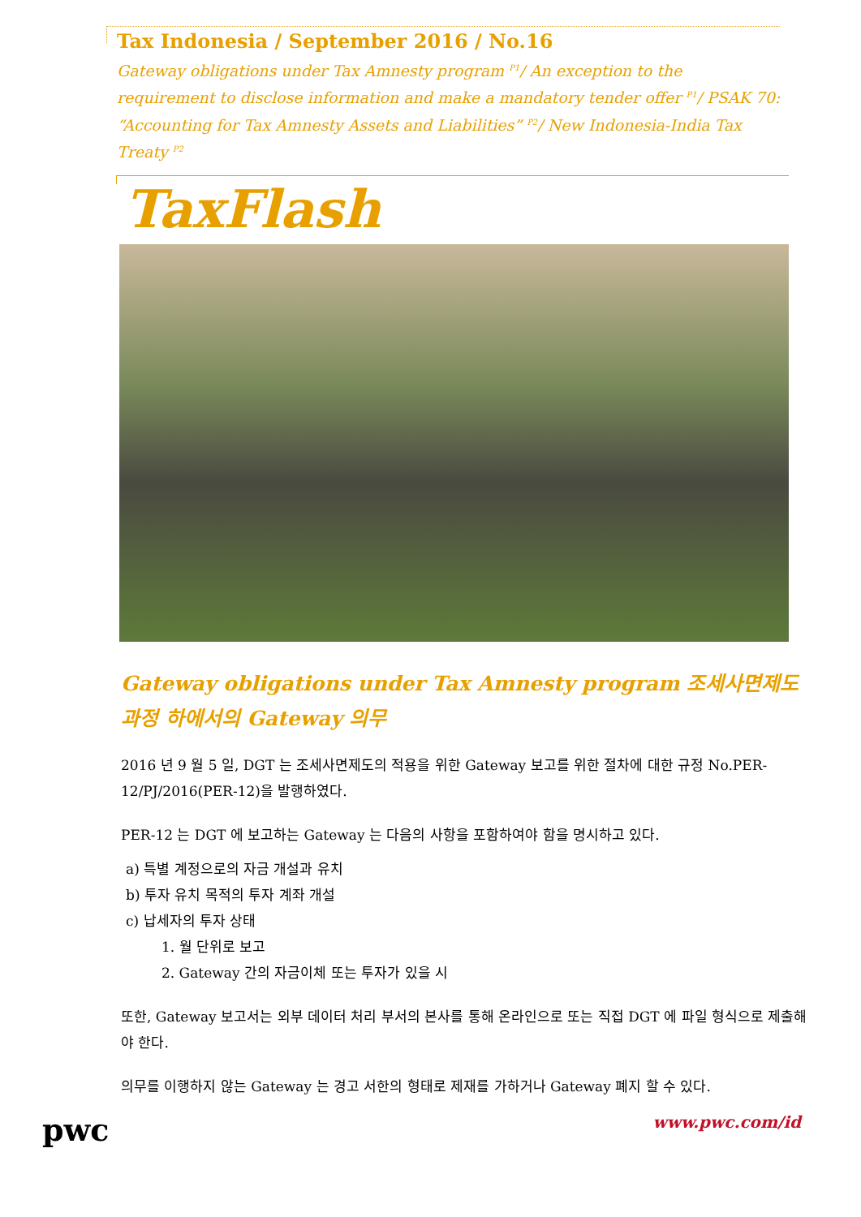Tax Indonesia / September 2016 / No.16
Gateway obligations under Tax Amnesty program <sup>P1</sup>/ An exception to the requirement to disclose information and make a mandatory tender offer <sup>P1</sup>/ PSAK 70: “Accounting for Tax Amnesty Assets and Liabilities” <sup>P2</sup>/ New Indonesia-India Tax Treaty <sup>P2</sup>
TaxFlash
Gateway obligations under Tax Amnesty program 조세사면제도 과정 하에서의 Gateway 의무
2016 년 9 월 5 일, DGT 는 조세사면제도의 적용을 위한 Gateway 보고를 위한 절차에 대한 규정 No.PER-12/PJ/2016(PER-12)을 발행하였다.
PER-12 는 DGT 에 보고하는 Gateway 는 다음의 사항을 포함하여야 함을 명시하고 있다.
a) 특별 계정으로의 자금 개설과 유치
b) 투자 유치 목적의 투자 계좌 개설
c) 납세자의 투자 상태
1. 월 단위로 보고
2. Gateway 간의 자금이체 또는 투자가 있을 시
또한, Gateway 보고서는 외부 데이터 처리 부서의 본사를 통해 온라인으로 또는 직접 DGT 에 파일 형식으로 제출해야 한다.
의무를 이행하지 않는 Gateway 는 경고 서한의 형태로 제재를 가하거나 Gateway 폐지 할 수 있다.
pwc
www.pwc.com/id